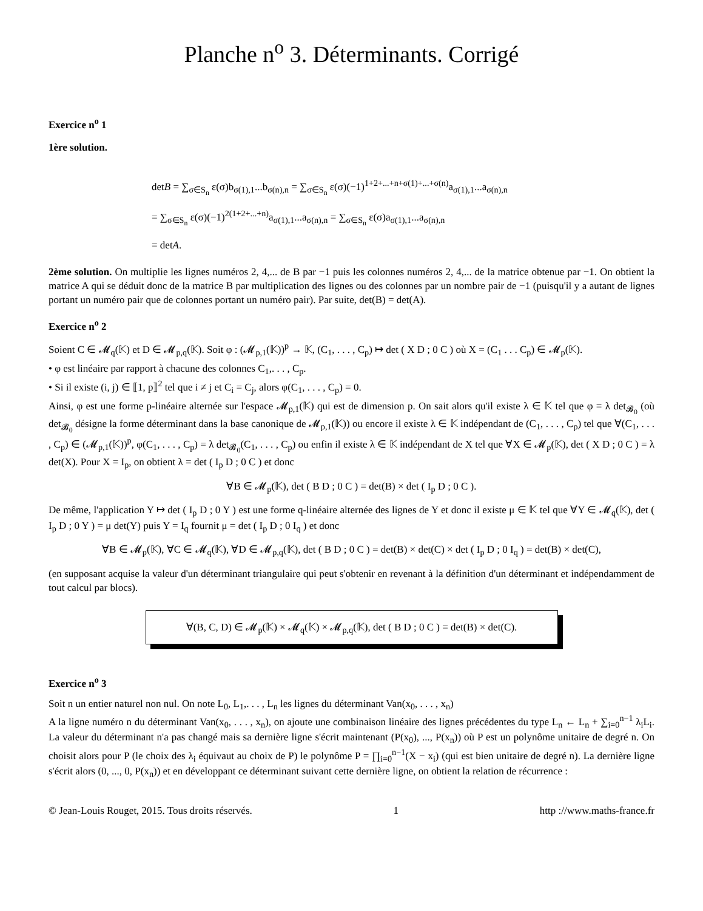Planche n<sup>o</sup> 3. Déterminants. Corrigé
Exercice n<sup>o</sup> 1
1ère solution.
detB = ∑<sub>σ∈S<sub>n</sub></sub> ε(σ)b<sub>σ(1),1</sub>...b<sub>σ(n),n</sub> = ∑<sub>σ∈S<sub>n</sub></sub> ε(σ)(−1)<sup>1+2+...+n+σ(1)+...+σ(n)</sup>a<sub>σ(1),1</sub>...a<sub>σ(n),n</sub>
= ∑<sub>σ∈S<sub>n</sub></sub> ε(σ)(−1)<sup>2(1+2+...+n)</sup>a<sub>σ(1),1</sub>...a<sub>σ(n),n</sub> = ∑<sub>σ∈S<sub>n</sub></sub> ε(σ)a<sub>σ(1),1</sub>...a<sub>σ(n),n</sub>
= detA.
2ème solution. On multiplie les lignes numéros 2, 4,... de B par −1 puis les colonnes numéros 2, 4,... de la matrice obtenue par −1. On obtient la matrice A qui se déduit donc de la matrice B par multiplication des lignes ou des colonnes par un nombre pair de −1 (puisqu'il y a autant de lignes portant un numéro pair que de colonnes portant un numéro pair). Par suite, det(B) = det(A).
Exercice n<sup>o</sup> 2
Soient C ∈ 𝓜<sub>q</sub>(𝕂) et D ∈ 𝓜<sub>p,q</sub>(𝕂). Soit φ : (𝓜<sub>p,1</sub>(𝕂))<sup>p</sup> → 𝕂, (C<sub>1</sub>, . . . , C<sub>p</sub>) ↦ det ( X D ; 0 C ) où X = (C<sub>1</sub> . . . C<sub>p</sub>) ∈ 𝓜<sub>p</sub>(𝕂).
• φ est linéaire par rapport à chacune des colonnes C<sub>1</sub>,. . . , C<sub>p</sub>.
• Si il existe (i, j) ∈ ⟦1, p⟧<sup>2</sup> tel que i ≠ j et C<sub>i</sub> = C<sub>j</sub>, alors φ(C<sub>1</sub>, . . . , C<sub>p</sub>) = 0.
Ainsi, φ est une forme p-linéaire alternée sur l'espace 𝓜<sub>p,1</sub>(𝕂) qui est de dimension p. On sait alors qu'il existe λ ∈ 𝕂 tel que φ = λ det<sub>𝓑<sub>0</sub></sub> (où det<sub>𝓑<sub>0</sub></sub> désigne la forme déterminant dans la base canonique de 𝓜<sub>p,1</sub>(𝕂)) ou encore il existe λ ∈ 𝕂 indépendant de (C<sub>1</sub>, . . . , C<sub>p</sub>) tel que ∀(C<sub>1</sub>, . . . , C<sub>p</sub>) ∈ (𝓜<sub>p,1</sub>(𝕂))<sup>p</sup>, φ(C<sub>1</sub>, . . . , C<sub>p</sub>) = λ det<sub>𝓑<sub>0</sub></sub>(C<sub>1</sub>, . . . , C<sub>p</sub>) ou enfin il existe λ ∈ 𝕂 indépendant de X tel que ∀X ∈ 𝓜<sub>p</sub>(𝕂), det ( X D ; 0 C ) = λ det(X). Pour X = I<sub>p</sub>, on obtient λ = det ( I<sub>p</sub> D ; 0 C ) et donc
∀B ∈ 𝓜<sub>p</sub>(𝕂), det ( B D ; 0 C ) = det(B) × det ( I<sub>p</sub> D ; 0 C ).
De même, l'application Y ↦ det ( I<sub>p</sub> D ; 0 Y ) est une forme q-linéaire alternée des lignes de Y et donc il existe μ ∈ 𝕂 tel que ∀Y ∈ 𝓜<sub>q</sub>(𝕂), det ( I<sub>p</sub> D ; 0 Y ) = μ det(Y) puis Y = I<sub>q</sub> fournit μ = det ( I<sub>p</sub> D ; 0 I<sub>q</sub> ) et donc
∀B ∈ 𝓜<sub>p</sub>(𝕂), ∀C ∈ 𝓜<sub>q</sub>(𝕂), ∀D ∈ 𝓜<sub>p,q</sub>(𝕂), det ( B D ; 0 C ) = det(B) × det(C) × det ( I<sub>p</sub> D ; 0 I<sub>q</sub> ) = det(B) × det(C),
(en supposant acquise la valeur d'un déterminant triangulaire qui peut s'obtenir en revenant à la définition d'un déterminant et indépendamment de tout calcul par blocs).
∀(B, C, D) ∈ 𝓜<sub>p</sub>(𝕂) × 𝓜<sub>q</sub>(𝕂) × 𝓜<sub>p,q</sub>(𝕂), det ( B D ; 0 C ) = det(B) × det(C).
Exercice n<sup>o</sup> 3
Soit n un entier naturel non nul. On note L<sub>0</sub>, L<sub>1</sub>,. . . , L<sub>n</sub> les lignes du déterminant Van(x<sub>0</sub>, . . . , x<sub>n</sub>)
A la ligne numéro n du déterminant Van(x<sub>0</sub>, . . . , x<sub>n</sub>), on ajoute une combinaison linéaire des lignes précédentes du type L<sub>n</sub> ← L<sub>n</sub> + ∑<sub>i=0</sub><sup>n−1</sup> λ<sub>i</sub>L<sub>i</sub>. La valeur du déterminant n'a pas changé mais sa dernière ligne s'écrit maintenant (P(x<sub>0</sub>), ..., P(x<sub>n</sub>)) où P est un polynôme unitaire de degré n. On choisit alors pour P (le choix des λ<sub>i</sub> équivaut au choix de P) le polynôme P = ∏<sub>i=0</sub><sup>n−1</sup>(X − x<sub>i</sub>) (qui est bien unitaire de degré n). La dernière ligne s'écrit alors (0, ..., 0, P(x<sub>n</sub>)) et en développant ce déterminant suivant cette dernière ligne, on obtient la relation de récurrence :
© Jean-Louis Rouget, 2015. Tous droits réservés. 1 http ://www.maths-france.fr